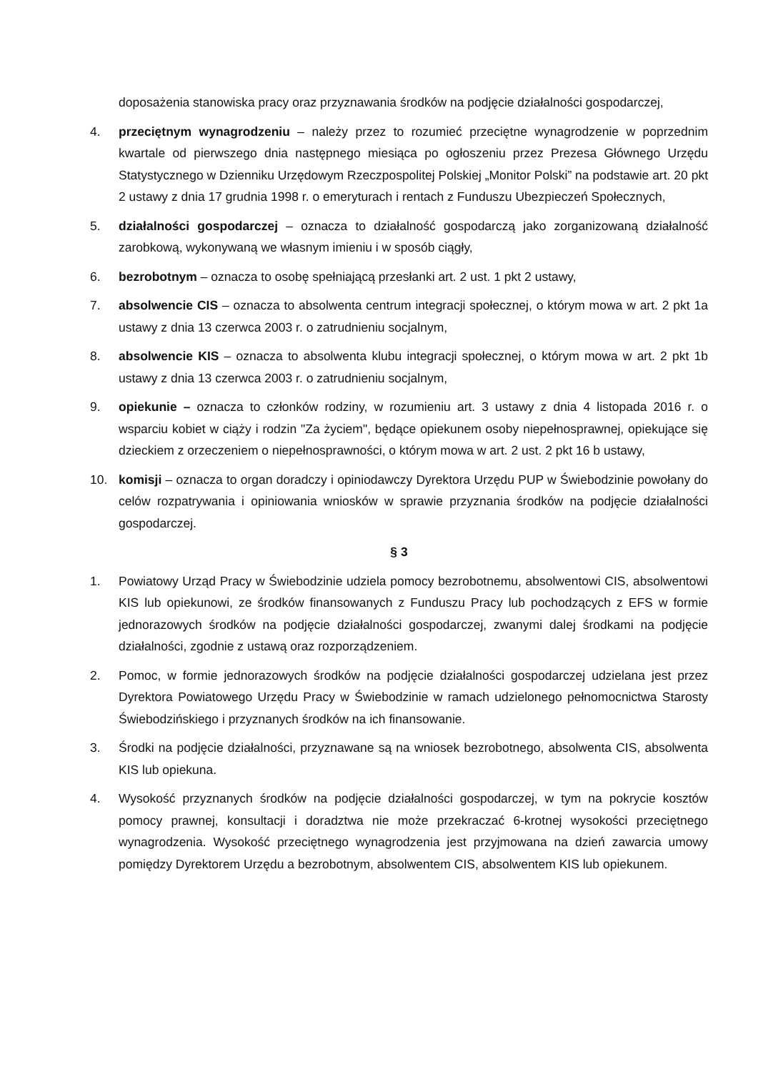doposażenia stanowiska pracy oraz przyznawania środków na podjęcie działalności gospodarczej,
4. przeciętnym wynagrodzeniu – należy przez to rozumieć przeciętne wynagrodzenie w poprzednim kwartale od pierwszego dnia następnego miesiąca po ogłoszeniu przez Prezesa Głównego Urzędu Statystycznego w Dzienniku Urzędowym Rzeczpospolitej Polskiej „Monitor Polski” na podstawie art. 20 pkt 2 ustawy z dnia 17 grudnia 1998 r. o emeryturach i rentach z Funduszu Ubezpieczeń Społecznych,
5. działalności gospodarczej – oznacza to działalność gospodarczą jako zorganizowaną działalność zarobkową, wykonywaną we własnym imieniu i w sposób ciągły,
6. bezrobotnym – oznacza to osobę spełniającą przesłanki art. 2 ust. 1 pkt 2 ustawy,
7. absolwencie CIS – oznacza to absolwenta centrum integracji społecznej, o którym mowa w art. 2 pkt 1a ustawy z dnia 13 czerwca 2003 r. o zatrudnieniu socjalnym,
8. absolwencie KIS – oznacza to absolwenta klubu integracji społecznej, o którym mowa w art. 2 pkt 1b ustawy z dnia 13 czerwca 2003 r. o zatrudnieniu socjalnym,
9. opiekunie – oznacza to członków rodziny, w rozumieniu art. 3 ustawy z dnia 4 listopada 2016 r. o wsparciu kobiet w ciąży i rodzin "Za życiem", będące opiekunem osoby niepełnosprawnej, opiekujące się dzieckiem z orzeczeniem o niepełnosprawności, o którym mowa w art. 2 ust. 2 pkt 16 b ustawy,
10. komisji – oznacza to organ doradczy i opiniodawczy Dyrektora Urzędu PUP w Świebodzinie powołany do celów rozpatrywania i opiniowania wniosków w sprawie przyznania środków na podjęcie działalności gospodarczej.
§ 3
1. Powiatowy Urząd Pracy w Świebodzinie udziela pomocy bezrobotnemu, absolwentowi CIS, absolwentowi KIS lub opiekunowi, ze środków finansowanych z Funduszu Pracy lub pochodzących z EFS w formie jednorazowych środków na podjęcie działalności gospodarczej, zwanymi dalej środkami na podjęcie działalności, zgodnie z ustawą oraz rozporządzeniem.
2. Pomoc, w formie jednorazowych środków na podjęcie działalności gospodarczej udzielana jest przez Dyrektora Powiatowego Urzędu Pracy w Świebodzinie w ramach udzielonego pełnomocnictwa Starosty Świebodzińskiego i przyznanych środków na ich finansowanie.
3. Środki na podjęcie działalności, przyznawane są na wniosek bezrobotnego, absolwenta CIS, absolwenta KIS lub opiekuna.
4. Wysokość przyznanych środków na podjęcie działalności gospodarczej, w tym na pokrycie kosztów pomocy prawnej, konsultacji i doradztwa nie może przekraczać 6-krotnej wysokości przeciętnego wynagrodzenia. Wysokość przeciętnego wynagrodzenia jest przyjmowana na dzień zawarcia umowy pomiędzy Dyrektorem Urzędu a bezrobotnym, absolwentem CIS, absolwentem KIS lub opiekunem.